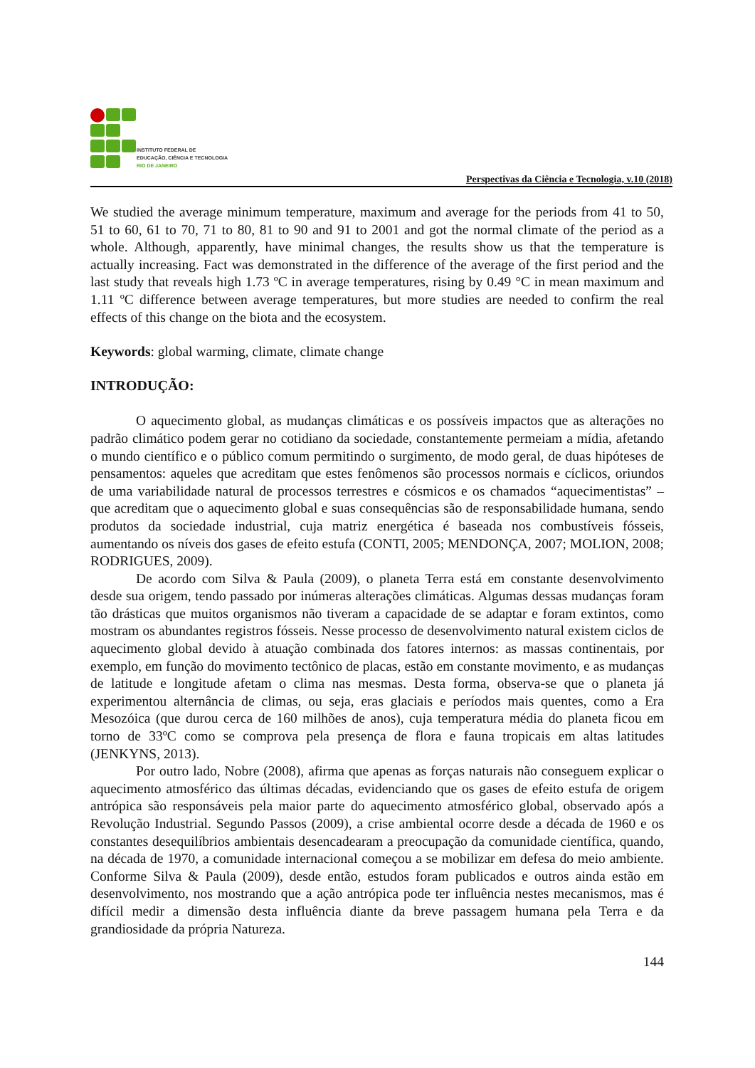INSTITUTO FEDERAL DE
EDUCAÇÃO, CIÊNCIA E TECNOLOGIA
RIO DE JANEIRO
Perspectivas da Ciência e Tecnologia, v.10 (2018)
We studied the average minimum temperature, maximum and average for the periods from 41 to 50, 51 to 60, 61 to 70, 71 to 80, 81 to 90 and 91 to 2001 and got the normal climate of the period as a whole. Although, apparently, have minimal changes, the results show us that the temperature is actually increasing. Fact was demonstrated in the difference of the average of the first period and the last study that reveals high 1.73 ºC in average temperatures, rising by 0.49 °C in mean maximum and 1.11 ºC difference between average temperatures, but more studies are needed to confirm the real effects of this change on the biota and the ecosystem.
Keywords: global warming, climate, climate change
INTRODUÇÃO:
O aquecimento global, as mudanças climáticas e os possíveis impactos que as alterações no padrão climático podem gerar no cotidiano da sociedade, constantemente permeiam a mídia, afetando o mundo científico e o público comum permitindo o surgimento, de modo geral, de duas hipóteses de pensamentos: aqueles que acreditam que estes fenômenos são processos normais e cíclicos, oriundos de uma variabilidade natural de processos terrestres e cósmicos e os chamados “aquecimentistas” – que acreditam que o aquecimento global e suas consequências são de responsabilidade humana, sendo produtos da sociedade industrial, cuja matriz energética é baseada nos combustíveis fósseis, aumentando os níveis dos gases de efeito estufa (CONTI, 2005; MENDONÇA, 2007; MOLION, 2008; RODRIGUES, 2009).
De acordo com Silva & Paula (2009), o planeta Terra está em constante desenvolvimento desde sua origem, tendo passado por inúmeras alterações climáticas. Algumas dessas mudanças foram tão drásticas que muitos organismos não tiveram a capacidade de se adaptar e foram extintos, como mostram os abundantes registros fósseis. Nesse processo de desenvolvimento natural existem ciclos de aquecimento global devido à atuação combinada dos fatores internos: as massas continentais, por exemplo, em função do movimento tectônico de placas, estão em constante movimento, e as mudanças de latitude e longitude afetam o clima nas mesmas. Desta forma, observa-se que o planeta já experimentou alternância de climas, ou seja, eras glaciais e períodos mais quentes, como a Era Mesozóica (que durou cerca de 160 milhões de anos), cuja temperatura média do planeta ficou em torno de 33ºC como se comprova pela presença de flora e fauna tropicais em altas latitudes (JENKYNS, 2013).
Por outro lado, Nobre (2008), afirma que apenas as forças naturais não conseguem explicar o aquecimento atmosférico das últimas décadas, evidenciando que os gases de efeito estufa de origem antrópica são responsáveis pela maior parte do aquecimento atmosférico global, observado após a Revolução Industrial. Segundo Passos (2009), a crise ambiental ocorre desde a década de 1960 e os constantes desequilíbrios ambientais desencadearam a preocupação da comunidade científica, quando, na década de 1970, a comunidade internacional começou a se mobilizar em defesa do meio ambiente. Conforme Silva & Paula (2009), desde então, estudos foram publicados e outros ainda estão em desenvolvimento, nos mostrando que a ação antrópica pode ter influência nestes mecanismos, mas é difícil medir a dimensão desta influência diante da breve passagem humana pela Terra e da grandiosidade da própria Natureza.
144